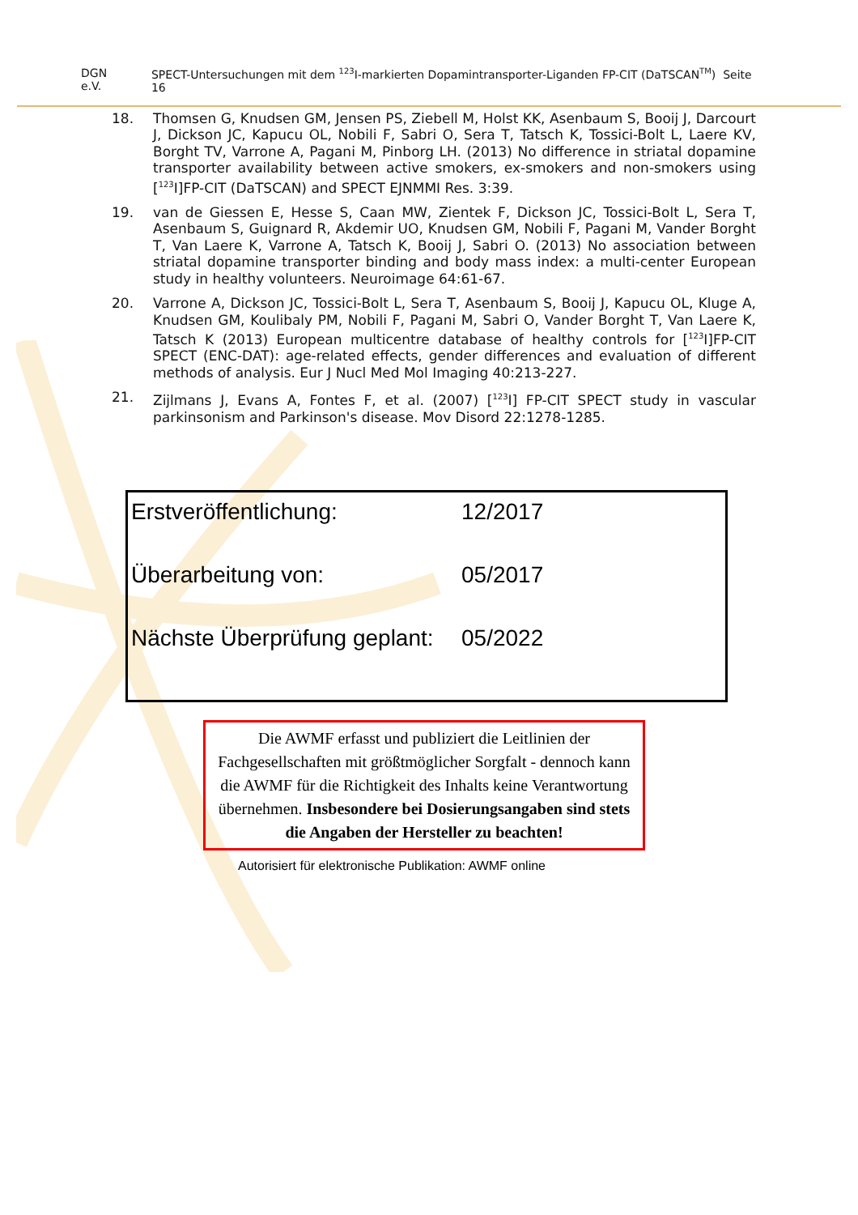DGN e.V. SPECT-Untersuchungen mit dem <sup>123</sup>I-markierten Dopamintransporter-Liganden FP-CIT (DaTSCAN<sup>TM</sup>) Seite 16
18. Thomsen G, Knudsen GM, Jensen PS, Ziebell M, Holst KK, Asenbaum S, Booij J, Darcourt J, Dickson JC, Kapucu OL, Nobili F, Sabri O, Sera T, Tatsch K, Tossici-Bolt L, Laere KV, Borght TV, Varrone A, Pagani M, Pinborg LH. (2013) No difference in striatal dopamine transporter availability between active smokers, ex-smokers and non-smokers using [<sup>123</sup>I]FP-CIT (DaTSCAN) and SPECT EJNMMI Res. 3:39.
19. van de Giessen E, Hesse S, Caan MW, Zientek F, Dickson JC, Tossici-Bolt L, Sera T, Asenbaum S, Guignard R, Akdemir UO, Knudsen GM, Nobili F, Pagani M, Vander Borght T, Van Laere K, Varrone A, Tatsch K, Booij J, Sabri O. (2013) No association between striatal dopamine transporter binding and body mass index: a multi-center European study in healthy volunteers. Neuroimage 64:61-67.
20. Varrone A, Dickson JC, Tossici-Bolt L, Sera T, Asenbaum S, Booij J, Kapucu OL, Kluge A, Knudsen GM, Koulibaly PM, Nobili F, Pagani M, Sabri O, Vander Borght T, Van Laere K, Tatsch K (2013) European multicentre database of healthy controls for [<sup>123</sup>I]FP-CIT SPECT (ENC-DAT): age-related effects, gender differences and evaluation of different methods of analysis. Eur J Nucl Med Mol Imaging 40:213-227.
21. Zijlmans J, Evans A, Fontes F, et al. (2007) [<sup>123</sup>I] FP-CIT SPECT study in vascular parkinsonism and Parkinson's disease. Mov Disord 22:1278-1285.
| Erstveröffentlichung: | 12/2017 |
| Überarbeitung von: | 05/2017 |
| Nächste Überprüfung geplant: | 05/2022 |
Die AWMF erfasst und publiziert die Leitlinien der Fachgesellschaften mit größtmöglicher Sorgfalt - dennoch kann die AWMF für die Richtigkeit des Inhalts keine Verantwortung übernehmen. Insbesondere bei Dosierungsangaben sind stets die Angaben der Hersteller zu beachten!
Autorisiert für elektronische Publikation: AWMF online